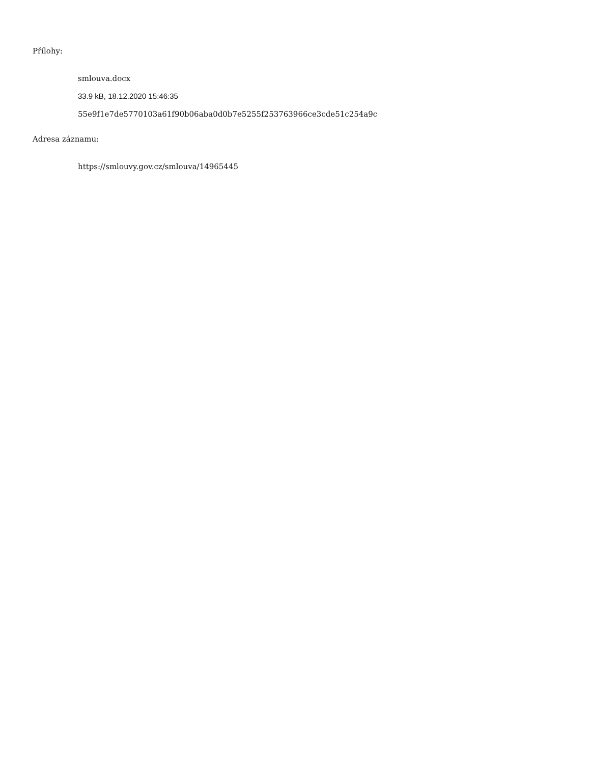Přílohy:
smlouva.docx
33.9 kB, 18.12.2020 15:46:35
55e9f1e7de5770103a61f90b06aba0d0b7e5255f253763966ce3cde51c254a9c
Adresa záznamu:
https://smlouvy.gov.cz/smlouva/14965445